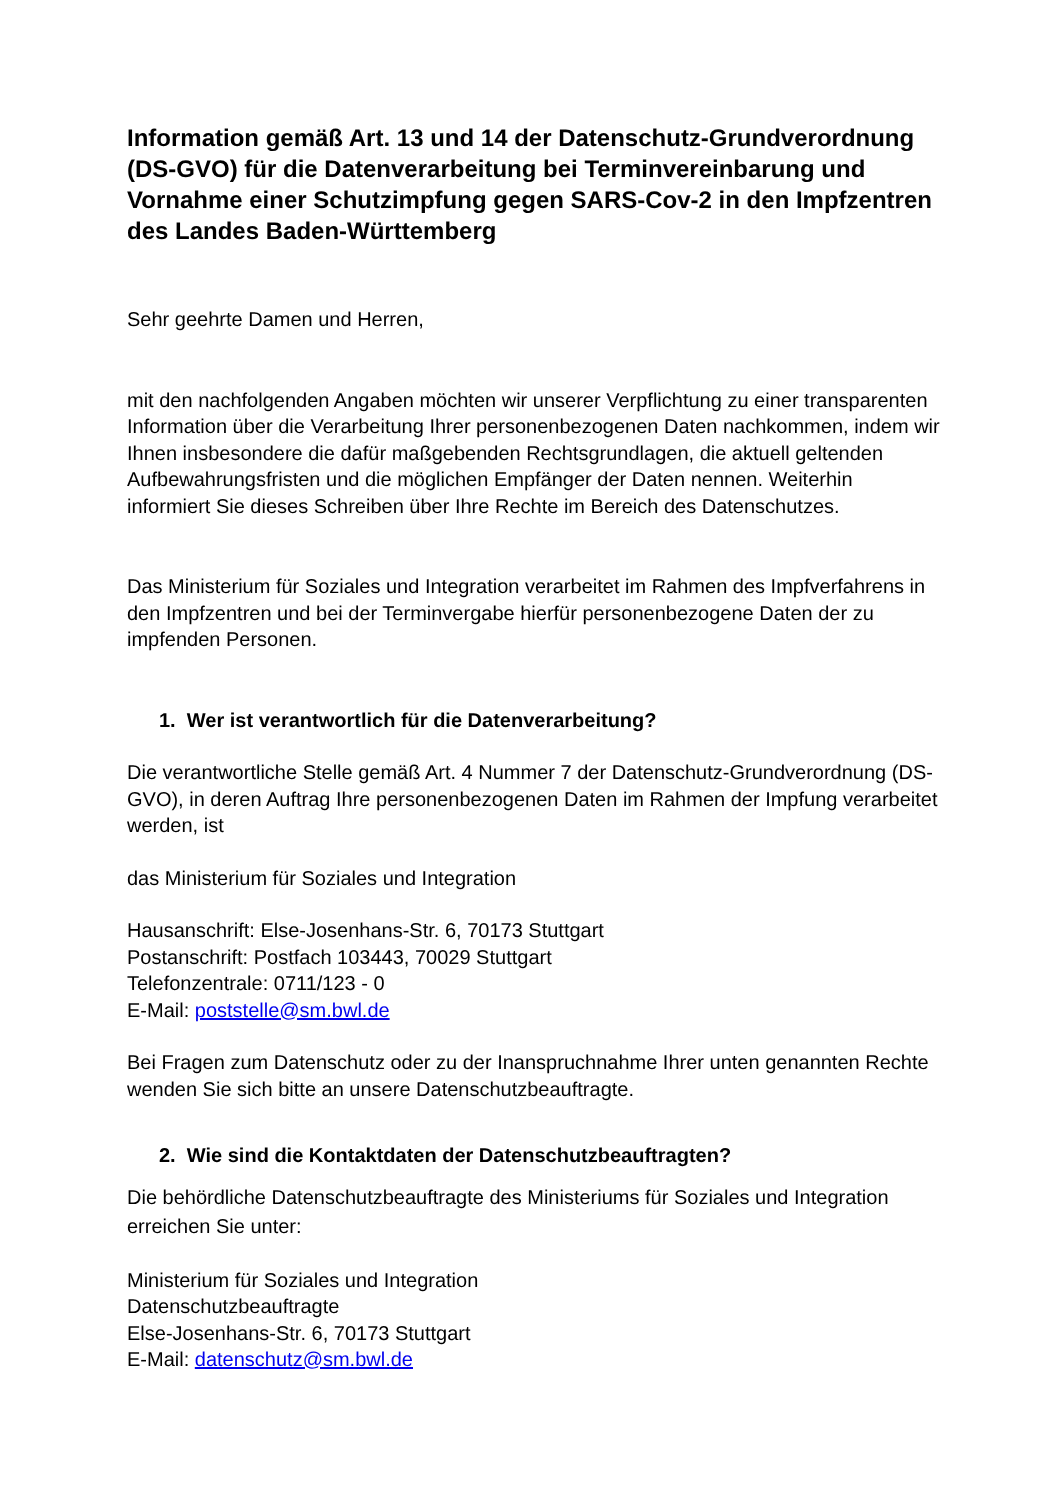Information gemäß Art. 13 und 14 der Datenschutz-Grundverordnung (DS-GVO) für die Datenverarbeitung bei Terminvereinbarung und Vornahme einer Schutzimpfung gegen SARS-Cov-2 in den Impfzentren des Landes Baden-Württemberg
Sehr geehrte Damen und Herren,
mit den nachfolgenden Angaben möchten wir unserer Verpflichtung zu einer transparenten Information über die Verarbeitung Ihrer personenbezogenen Daten nachkommen, indem wir Ihnen insbesondere die dafür maßgebenden Rechtsgrundlagen, die aktuell geltenden Aufbewahrungsfristen und die möglichen Empfänger der Daten nennen. Weiterhin informiert Sie dieses Schreiben über Ihre Rechte im Bereich des Datenschutzes.
Das Ministerium für Soziales und Integration verarbeitet im Rahmen des Impfverfahrens in den Impfzentren und bei der Terminvergabe hierfür personenbezogene Daten der zu impfenden Personen.
1. Wer ist verantwortlich für die Datenverarbeitung?
Die verantwortliche Stelle gemäß Art. 4 Nummer 7 der Datenschutz-Grundverordnung (DS-GVO), in deren Auftrag Ihre personenbezogenen Daten im Rahmen der Impfung verarbeitet werden, ist
das Ministerium für Soziales und Integration
Hausanschrift: Else-Josenhans-Str. 6, 70173 Stuttgart
Postanschrift: Postfach 103443, 70029 Stuttgart
Telefonzentrale: 0711/123 - 0
E-Mail: poststelle@sm.bwl.de
Bei Fragen zum Datenschutz oder zu der Inanspruchnahme Ihrer unten genannten Rechte wenden Sie sich bitte an unsere Datenschutzbeauftragte.
2. Wie sind die Kontaktdaten der Datenschutzbeauftragten?
Die behördliche Datenschutzbeauftragte des Ministeriums für Soziales und Integration erreichen Sie unter:
Ministerium für Soziales und Integration
Datenschutzbeauftragte
Else-Josenhans-Str. 6, 70173 Stuttgart
E-Mail: datenschutz@sm.bwl.de